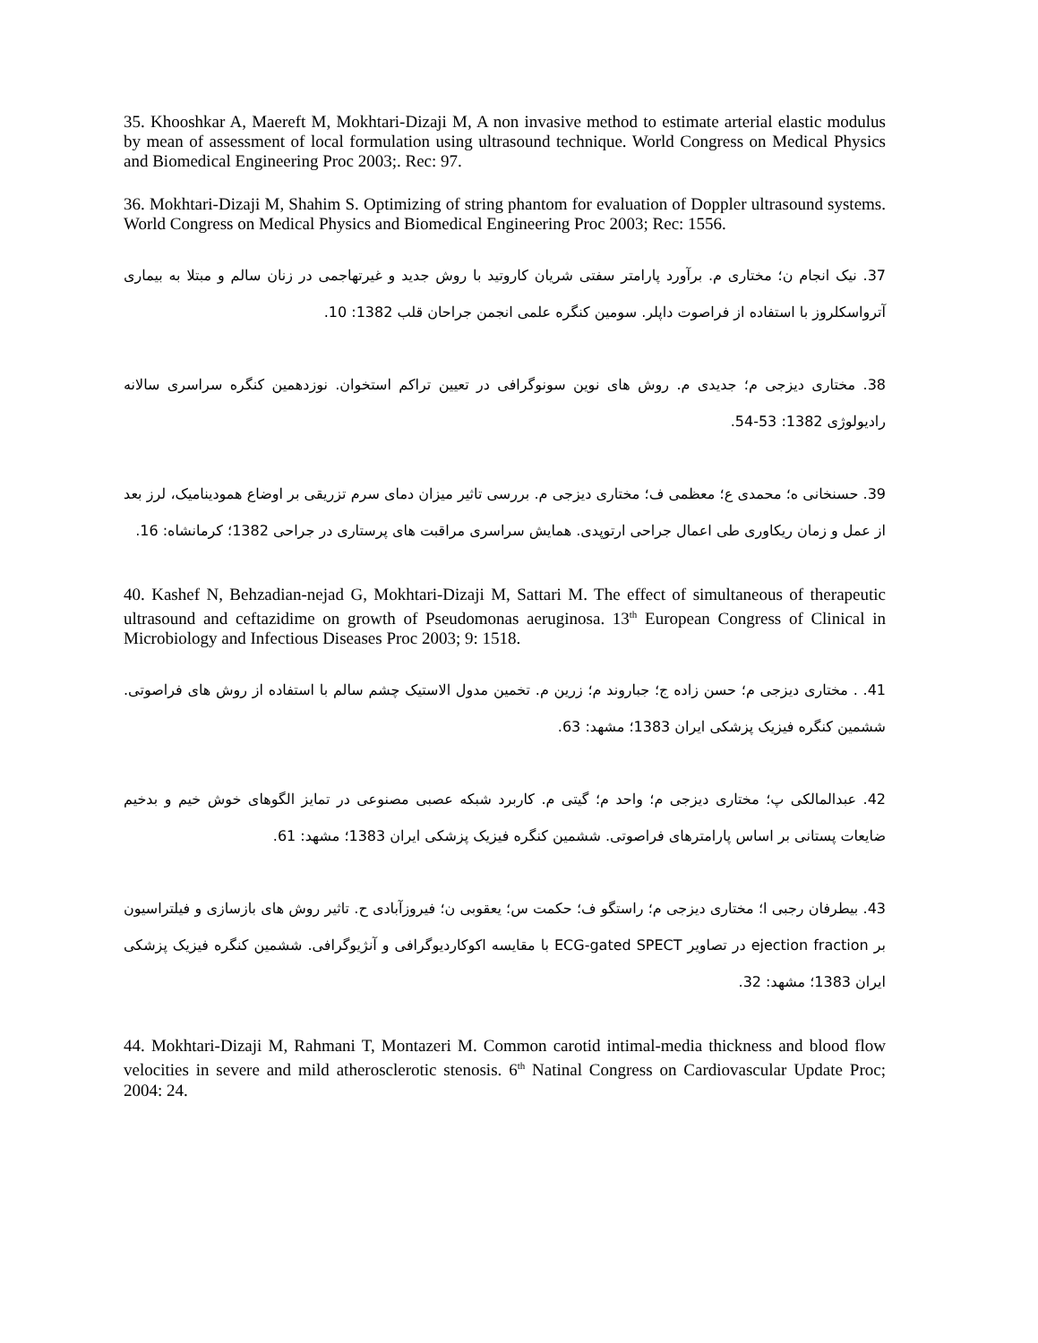35. Khooshkar A, Maereft M, Mokhtari-Dizaji M, A non invasive method to estimate arterial elastic modulus by mean of assessment of local formulation using ultrasound technique. World Congress on Medical Physics and Biomedical Engineering Proc 2003;. Rec: 97.
36. Mokhtari-Dizaji M, Shahim S. Optimizing of string phantom for evaluation of Doppler ultrasound systems. World Congress on Medical Physics and Biomedical Engineering Proc 2003; Rec: 1556.
37. نیک انجام ن؛ مختاری م. برآورد پارامتر سفتی شریان کاروتید با روش جدید و غیرتهاجمی در زنان سالم و مبتلا به بیماری آترواسکلروز با استفاده از فراصوت داپلر. سومین کنگره علمی انجمن جراحان قلب 1382: 10.
38. مختاری دیزجی م؛ جدیدی م. روش های نوین سونوگرافی در تعیین تراکم استخوان. نوزدهمین کنگره سراسری سالانه رادیولوژی 1382: 53-54.
39. حسنخانی ه؛ محمدی ع؛ معظمی ف؛ مختاری دیزجی م. بررسی تاثیر میزان دمای سرم تزریقی بر اوضاع همودینامیک، لرز بعد از عمل و زمان ریکاوری طی اعمال جراحی ارتوپدی. همایش سراسری مراقبت های پرستاری در جراحی 1382؛ کرمانشاه: 16.
40. Kashef N, Behzadian-nejad G, Mokhtari-Dizaji M, Sattari M. The effect of simultaneous of therapeutic ultrasound and ceftazidime on growth of Pseudomonas aeruginosa. 13<sup>th</sup> European Congress of Clinical in Microbiology and Infectious Diseases Proc 2003; 9: 1518.
41. . مختاری دیزجی م؛ حسن زاده ج؛ جباروند م؛ زرین م. تخمین مدول الاستیک چشم سالم با استفاده از روش های فراصوتی. ششمین کنگره فیزیک پزشکی ایران 1383؛ مشهد: 63.
42. عبدالمالکی پ؛ مختاری دیزجی م؛ واحد م؛ گیتی م. کاربرد شبکه عصبی مصنوعی در تمایز الگوهای خوش خیم و بدخیم ضایعات پستانی بر اساس پارامترهای فراصوتی. ششمین کنگره فیزیک پزشکی ایران 1383؛ مشهد: 61.
43. بیطرفان رجبی ا؛ مختاری دیزجی م؛ راستگو ف؛ حکمت س؛ یعقوبی ن؛ فیروزآبادی ح. تاثیر روش های بازسازی و فیلتراسیون بر ejection fraction در تصاویر ECG-gated SPECT با مقایسه اکوکاردیوگرافی و آنژیوگرافی. ششمین کنگره فیزیک پزشکی ایران 1383؛ مشهد: 32.
44. Mokhtari-Dizaji M, Rahmani T, Montazeri M. Common carotid intimal-media thickness and blood flow velocities in severe and mild atherosclerotic stenosis. 6<sup>th</sup> Natinal Congress on Cardiovascular Update Proc; 2004: 24.